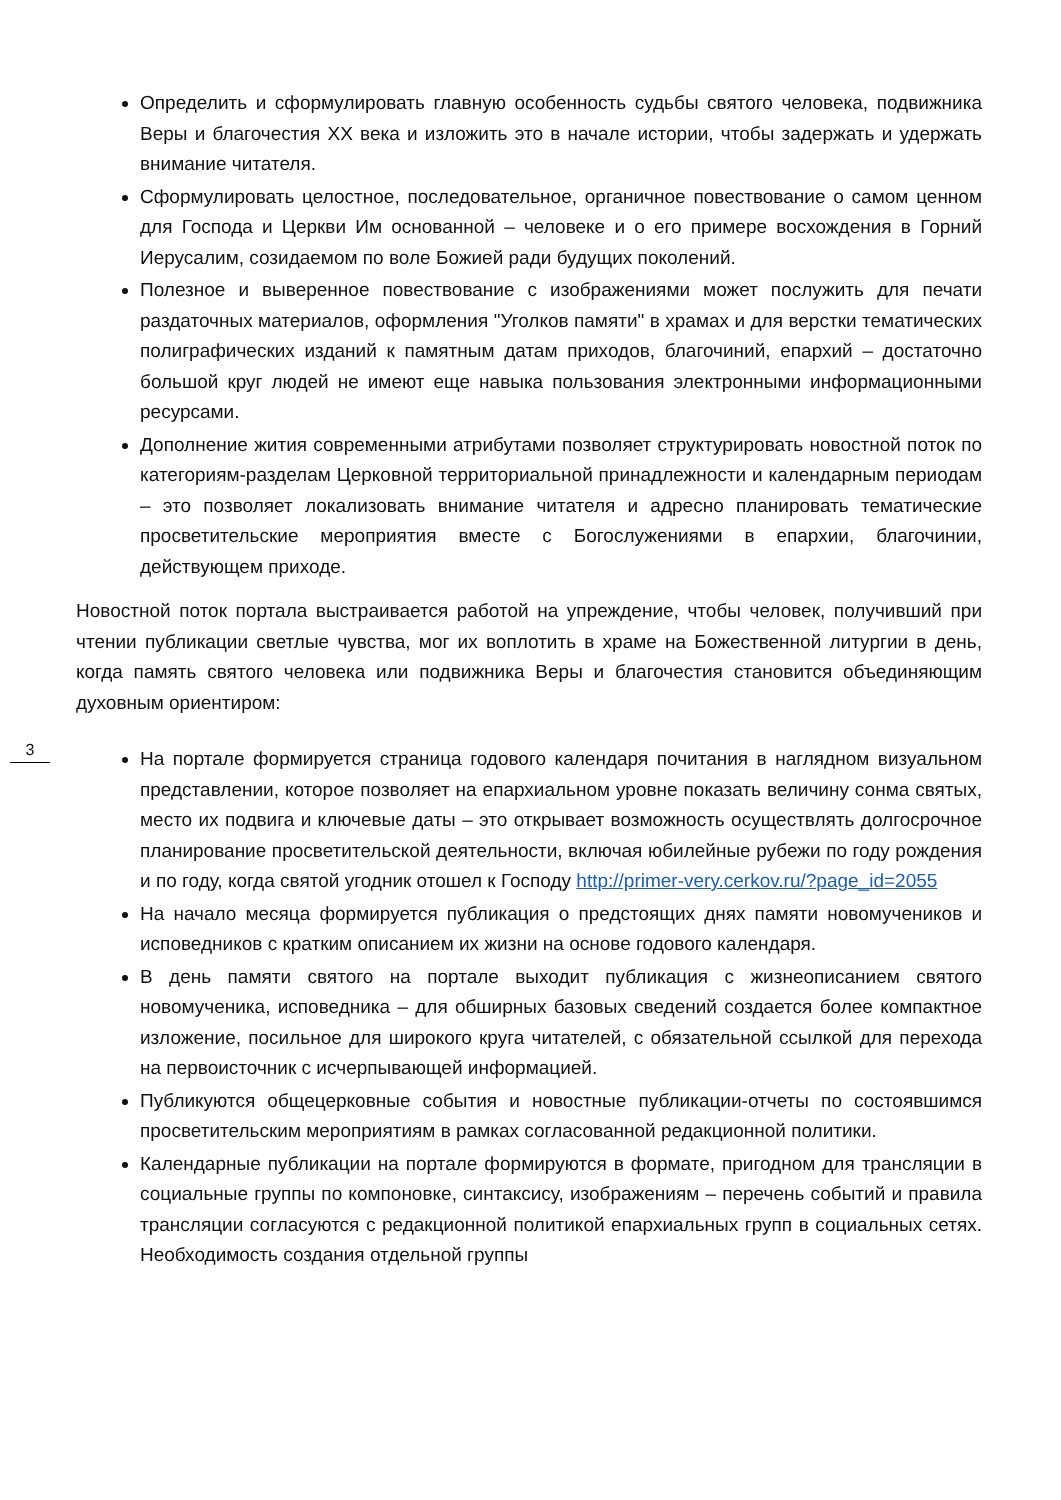Определить и сформулировать главную особенность судьбы святого человека, подвижника Веры и благочестия XX века и изложить это в начале истории, чтобы задержать и удержать внимание читателя.
Сформулировать целостное, последовательное, органичное повествование о самом ценном для Господа и Церкви Им основанной – человеке и о его примере восхождения в Горний Иерусалим, созидаемом по воле Божией ради будущих поколений.
Полезное и выверенное повествование с изображениями может послужить для печати раздаточных материалов, оформления "Уголков памяти" в храмах и для верстки тематических полиграфических изданий к памятным датам приходов, благочиний, епархий – достаточно большой круг людей не имеют еще навыка пользования электронными информационными ресурсами.
Дополнение жития современными атрибутами позволяет структурировать новостной поток по категориям-разделам Церковной территориальной принадлежности и календарным периодам – это позволяет локализовать внимание читателя и адресно планировать тематические просветительские мероприятия вместе с Богослужениями в епархии, благочинии, действующем приходе.
Новостной поток портала выстраивается работой на упреждение, чтобы человек, получивший при чтении публикации светлые чувства, мог их воплотить в храме на Божественной литургии в день, когда память святого человека или подвижника Веры и благочестия становится объединяющим духовным ориентиром:
На портале формируется страница годового календаря почитания в наглядном визуальном представлении, которое позволяет на епархиальном уровне показать величину сонма святых, место их подвига и ключевые даты – это открывает возможность осуществлять долгосрочное планирование просветительской деятельности, включая юбилейные рубежи по году рождения и по году, когда святой угодник отошел к Господу http://primer-very.cerkov.ru/?page_id=2055
На начало месяца формируется публикация о предстоящих днях памяти новомучеников и исповедников с кратким описанием их жизни на основе годового календаря.
В день памяти святого на портале выходит публикация с жизнеописанием святого новомученика, исповедника – для обширных базовых сведений создается более компактное изложение, посильное для широкого круга читателей, с обязательной ссылкой для перехода на первоисточник с исчерпывающей информацией.
Публикуются общецерковные события и новостные публикации-отчеты по состоявшимся просветительским мероприятиям в рамках согласованной редакционной политики.
Календарные публикации на портале формируются в формате, пригодном для трансляции в социальные группы по компоновке, синтаксису, изображениям – перечень событий и правила трансляции согласуются с редакционной политикой епархиальных групп в социальных сетях. Необходимость создания отдельной группы
3